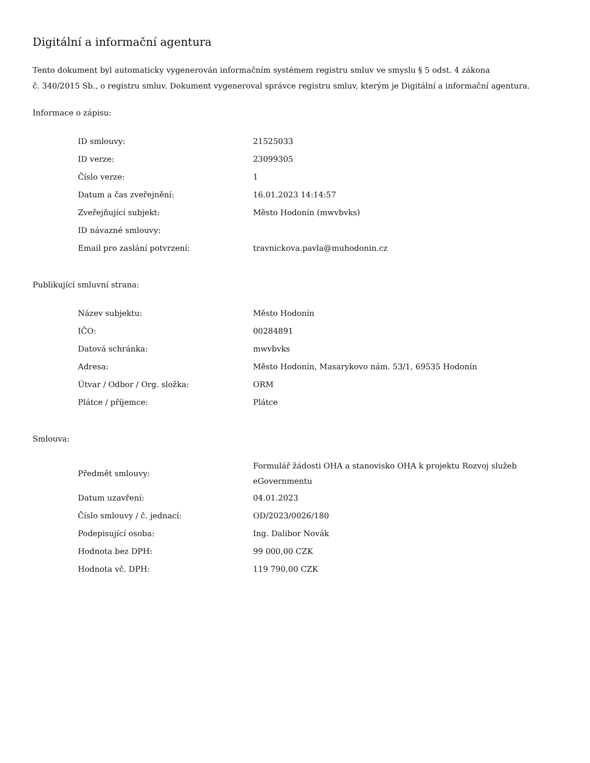Digitální a informační agentura
Tento dokument byl automaticky vygenerován informačním systémem registru smluv ve smyslu § 5 odst. 4 zákona
č. 340/2015 Sb., o registru smluv. Dokument vygeneroval správce registru smluv, kterým je Digitální a informační agentura.
Informace o zápisu:
| ID smlouvy: | 21525033 |
| ID verze: | 23099305 |
| Číslo verze: | 1 |
| Datum a čas zveřejnění: | 16.01.2023 14:14:57 |
| Zveřejňující subjekt: | Město Hodonín (mwvbvks) |
| ID návazné smlouvy: | |
| Email pro zaslání potvrzení: | travnickova.pavla@muhodonin.cz |
Publikující smluvní strana:
| Název subjektu: | Město Hodonín |
| IČO: | 00284891 |
| Datová schránka: | mwvbvks |
| Adresa: | Město Hodonín, Masarykovo nám. 53/1, 69535 Hodonín |
| Útvar / Odbor / Org. složka: | ORM |
| Plátce / příjemce: | Plátce |
Smlouva:
| Předmět smlouvy: | Formulář žádosti OHA a stanovisko OHA k projektu Rozvoj služeb eGovernmentu |
| Datum uzavření: | 04.01.2023 |
| Číslo smlouvy / č. jednací: | OD/2023/0026/180 |
| Podepisující osoba: | Ing. Dalibor Novák |
| Hodnota bez DPH: | 99 000,00 CZK |
| Hodnota vč. DPH: | 119 790,00 CZK |